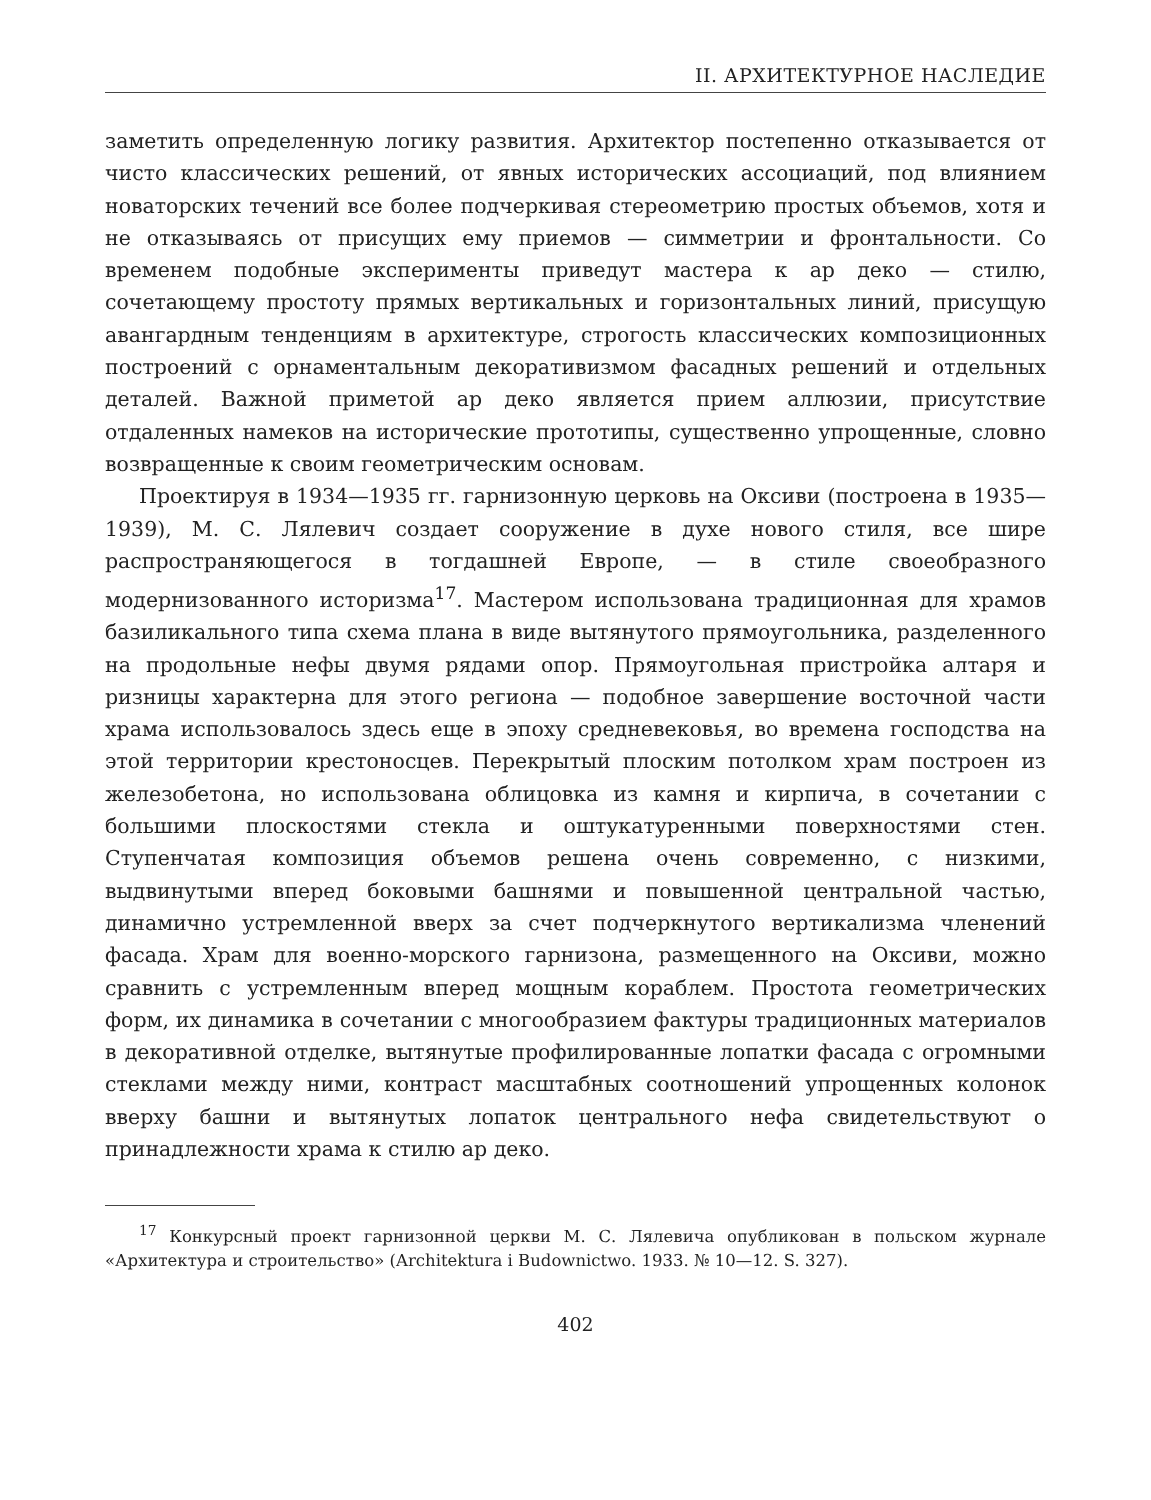II. АРХИТЕКТУРНОЕ НАСЛЕДИЕ
заметить определенную логику развития. Архитектор постепенно отказывается от чисто классических решений, от явных исторических ассоциаций, под влиянием новаторских течений все более подчеркивая стереометрию простых объемов, хотя и не отказываясь от присущих ему приемов — симметрии и фронтальности. Со временем подобные эксперименты приведут мастера к ар деко — стилю, сочетающему простоту прямых вертикальных и горизонтальных линий, присущую авангардным тенденциям в архитектуре, строгость классических композиционных построений с орнаментальным декоративизмом фасадных решений и отдельных деталей. Важной приметой ар деко является прием аллюзии, присутствие отдаленных намеков на исторические прототипы, существенно упрощенные, словно возвращенные к своим геометрическим основам.
Проектируя в 1934—1935 гг. гарнизонную церковь на Оксиви (построена в 1935—1939), М. С. Лялевич создает сооружение в духе нового стиля, все шире распространяющегося в тогдашней Европе, — в стиле своеобразного модернизованного историзма<sup>17</sup>. Мастером использована традиционная для храмов базиликального типа схема плана в виде вытянутого прямоугольника, разделенного на продольные нефы двумя рядами опор. Прямоугольная пристройка алтаря и ризницы характерна для этого региона — подобное завершение восточной части храма использовалось здесь еще в эпоху средневековья, во времена господства на этой территории крестоносцев. Перекрытый плоским потолком храм построен из железобетона, но использована облицовка из камня и кирпича, в сочетании с большими плоскостями стекла и оштукатуренными поверхностями стен. Ступенчатая композиция объемов решена очень современно, с низкими, выдвинутыми вперед боковыми башнями и повышенной центральной частью, динамично устремленной вверх за счет подчеркнутого вертикализма членений фасада. Храм для военно-морского гарнизона, размещенного на Оксиви, можно сравнить с устремленным вперед мощным кораблем. Простота геометрических форм, их динамика в сочетании с многообразием фактуры традиционных материалов в декоративной отделке, вытянутые профилированные лопатки фасада с огромными стеклами между ними, контраст масштабных соотношений упрощенных колонок вверху башни и вытянутых лопаток центрального нефа свидетельствуют о принадлежности храма к стилю ар деко.
<sup>17</sup> Конкурсный проект гарнизонной церкви М. С. Лялевича опубликован в польском журнале «Архитектура и строительство» (Architektura i Budownictwo. 1933. № 10—12. S. 327).
402